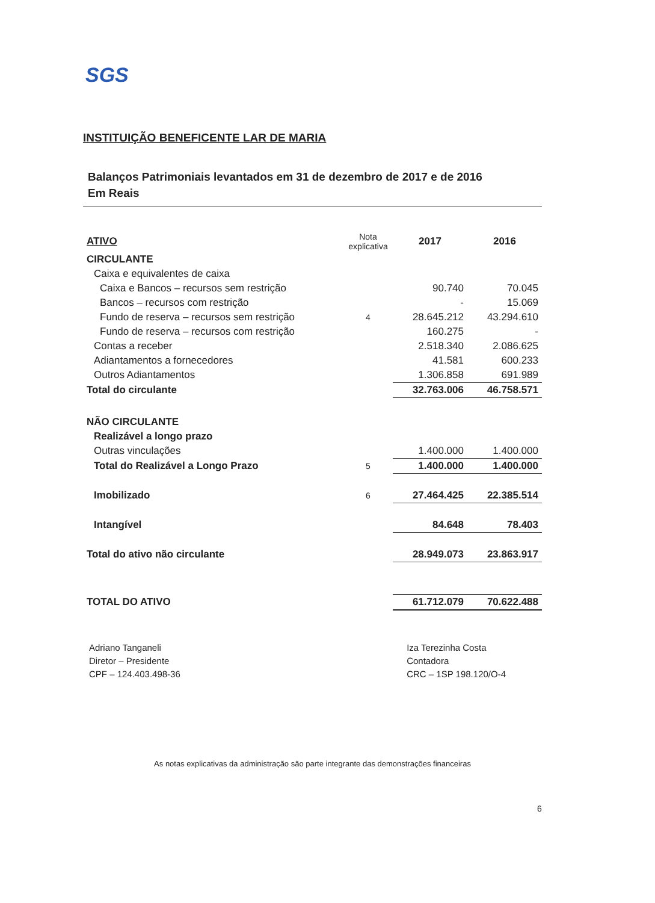SGS
INSTITUIÇÃO BENEFICENTE LAR DE MARIA
Balanços Patrimoniais levantados em 31 de dezembro de 2017 e de 2016
Em Reais
| ATIVO | Nota explicativa | 2017 | 2016 |
| --- | --- | --- | --- |
| CIRCULANTE | | | |
| Caixa e equivalentes de caixa | | | |
| Caixa e Bancos – recursos sem restrição | | 90.740 | 70.045 |
| Bancos – recursos com restrição | | - | 15.069 |
| Fundo de reserva – recursos sem restrição | 4 | 28.645.212 | 43.294.610 |
| Fundo de reserva – recursos com restrição | | 160.275 | - |
| Contas a receber | | 2.518.340 | 2.086.625 |
| Adiantamentos a fornecedores | | 41.581 | 600.233 |
| Outros Adiantamentos | | 1.306.858 | 691.989 |
| Total do circulante | | 32.763.006 | 46.758.571 |
| NÃO CIRCULANTE | | | |
| Realizável a longo prazo | | | |
| Outras vinculações | | 1.400.000 | 1.400.000 |
| Total do Realizável a Longo Prazo | 5 | 1.400.000 | 1.400.000 |
| Imobilizado | 6 | 27.464.425 | 22.385.514 |
| Intangível | | 84.648 | 78.403 |
| Total do ativo não circulante | | 28.949.073 | 23.863.917 |
| TOTAL DO ATIVO | | 61.712.079 | 70.622.488 |
Adriano Tanganeli
Diretor – Presidente
CPF – 124.403.498-36
Iza Terezinha Costa
Contadora
CRC – 1SP 198.120/O-4
As notas explicativas da administração são parte integrante das demonstrações financeiras
6